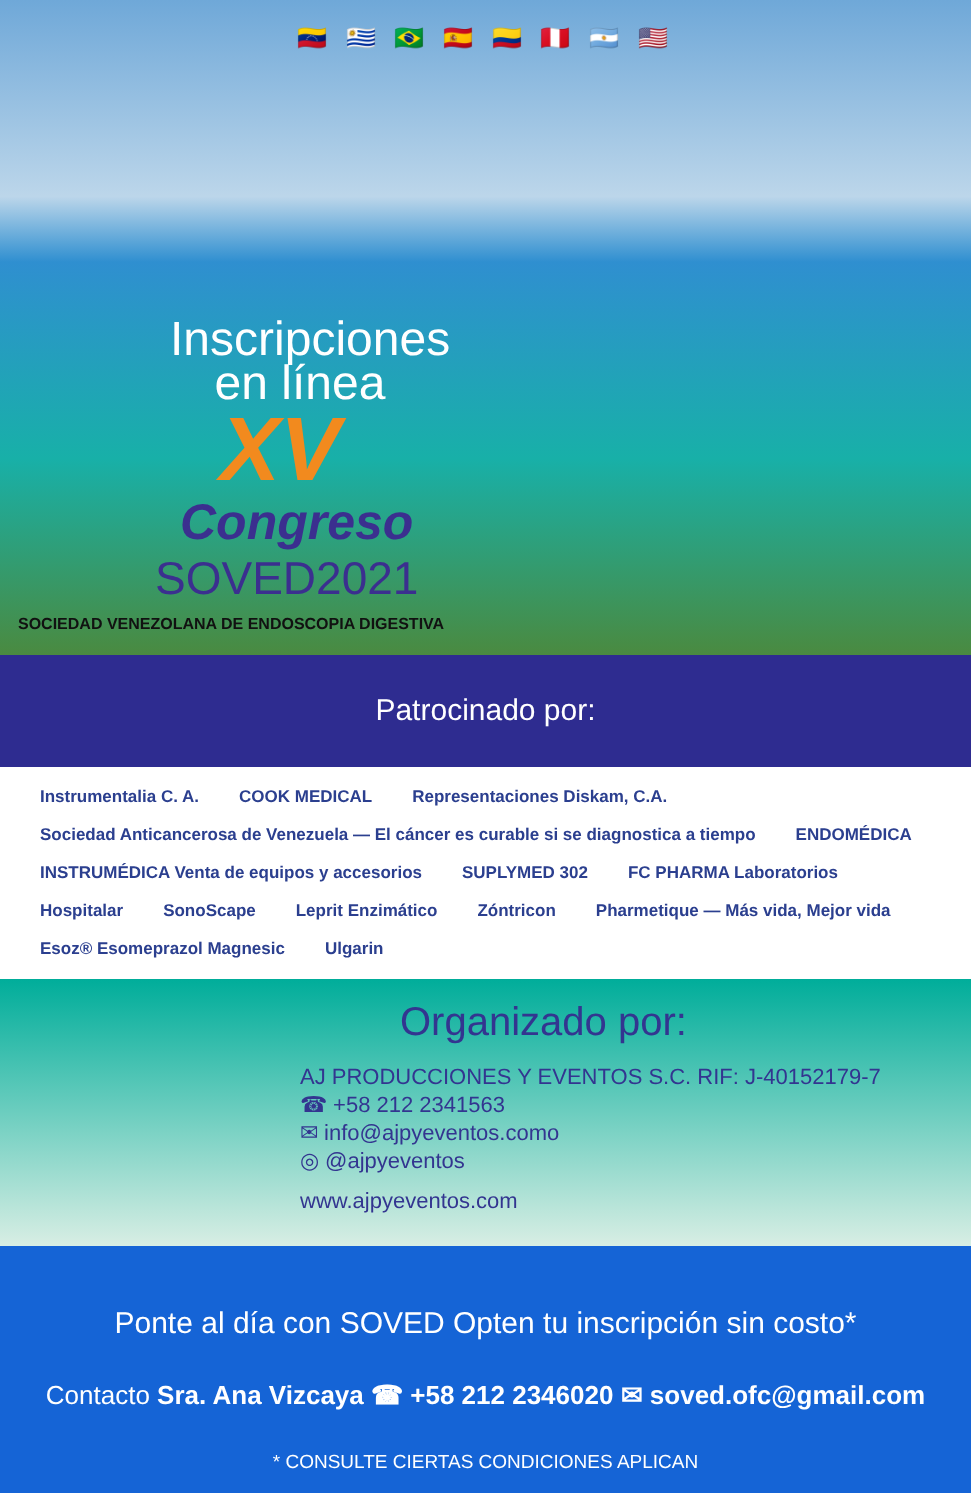🇻🇪 🇺🇾 🇧🇷 🇪🇸 🇨🇴 🇵🇪 🇦🇷 🇺🇸
Inscripciones en línea
XV
Congreso
SOVED2021
SOCIEDAD VENEZOLANA DE ENDOSCOPIA DIGESTIVA
Patrocinado por:
Instrumentalia C. A. COOK MEDICAL Representaciones Diskam, C.A. Sociedad Anticancerosa de Venezuela — El cáncer es curable si se diagnostica a tiempo ENDOMÉDICA INSTRUMÉDICA Venta de equipos y accesorios SUPLYMED 302 FC PHARMA Laboratorios Hospitalar SonoScape Leprit Enzimático Zóntricon Pharmetique — Más vida, Mejor vida Esoz® Esomeprazol Magnesic Ulgarin
Organizado por:
AJ PRODUCCIONES Y EVENTOS S.C. RIF: J-40152179-7
☎ +58 212 2341563
✉ info@ajpyeventos.como
◎ @ajpyeventos
www.ajpyeventos.com
Ponte al día con SOVED Opten tu inscripción sin costo*
Contacto Sra. Ana Vizcaya ☎ +58 212 2346020 ✉ soved.ofc@gmail.com
* CONSULTE CIERTAS CONDICIONES APLICAN